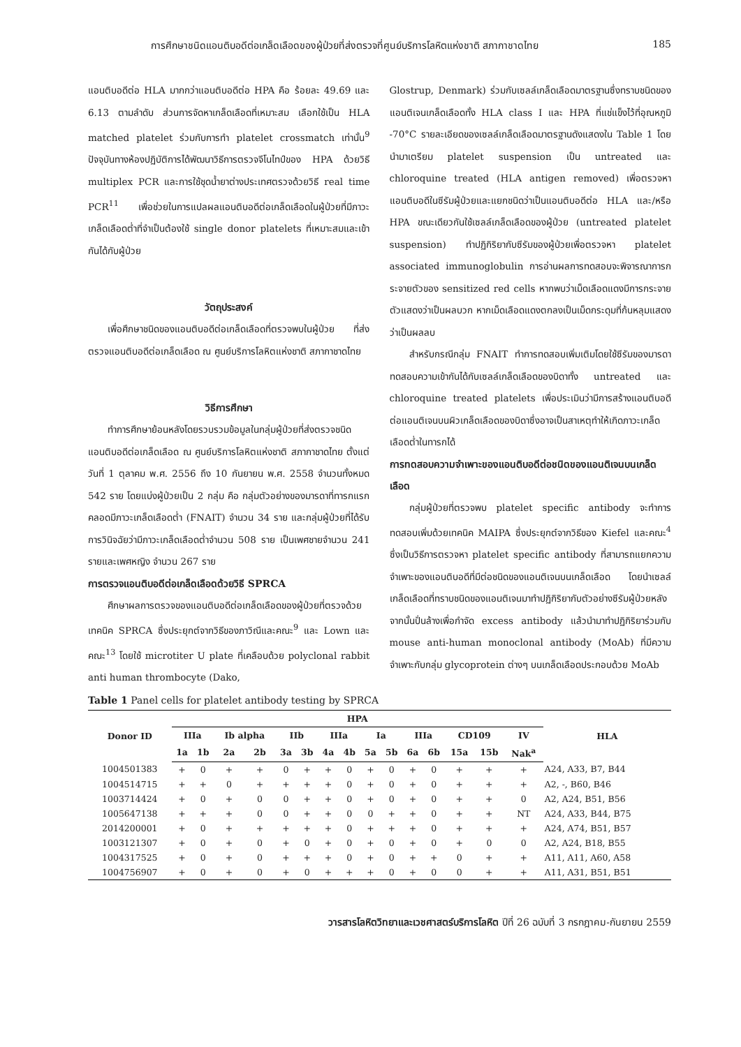การศึกษาชนิดแอนติบอดีต่อเกล็ดเลือดของผู้ป่วยที่ส่งตรวจที่ศูนย์บริการโลหิตแห่งชาติ สภากาชาดไทย 185
แอนติบอดีต่อ HLA มากกว่าแอนติบอดีต่อ HPA คือ ร้อยละ 49.69 และ 6.13 ตามลำดับ ส่วนการจัดหาเกล็ดเลือดที่เหมาะสม เลือกใช้เป็น HLA matched platelet ร่วมกับการทำ platelet crossmatch เท่านั้น<sup>9</sup> ปัจจุบันทางห้องปฏิบัติการได้พัฒนาวิธีการตรวจจีโนไทป์ของ HPA ด้วยวิธี multiplex PCR และการใช้ชุดน้ำยาต่างประเทศตรวจด้วยวิธี real time PCR<sup>11</sup> เพื่อช่วยในการแปลผลแอนติบอดีต่อเกล็ดเลือดในผู้ป่วยที่มีภาวะเกล็ดเลือดต่ำที่จำเป็นต้องใช้ single donor platelets ที่เหมาะสมและเข้ากันได้กับผู้ป่วย
วัตถุประสงค์
เพื่อศึกษาชนิดของแอนติบอดีต่อเกล็ดเลือดที่ตรวจพบในผู้ป่วย ที่ส่งตรวจแอนติบอดีต่อเกล็ดเลือด ณ ศูนย์บริการโลหิตแห่งชาติ สภากาชาดไทย
วิธีการศึกษา
ทำการศึกษาย้อนหลังโดยรวบรวมข้อมูลในกลุ่มผู้ป่วยที่ส่งตรวจชนิดแอนติบอดีต่อเกล็ดเลือด ณ ศูนย์บริการโลหิตแห่งชาติ สภากาชาดไทย ตั้งแต่วันที่ 1 ตุลาคม พ.ศ. 2556 ถึง 10 กันยายน พ.ศ. 2558 จำนวนทั้งหมด 542 ราย โดยแบ่งผู้ป่วยเป็น 2 กลุ่ม คือ กลุ่มตัวอย่างของมารดาที่ทารกแรกคลอดมีภาวะเกล็ดเลือดต่ำ (FNAIT) จำนวน 34 ราย และกลุ่มผู้ป่วยที่ได้รับการวินิจฉัยว่ามีภาวะเกล็ดเลือดต่ำจำนวน 508 ราย เป็นเพศชายจำนวน 241 รายและเพศหญิง จำนวน 267 ราย
การตรวจแอนติบอดีต่อเกล็ดเลือดด้วยวิธี SPRCA
ศึกษาผลการตรวจของแอนติบอดีต่อเกล็ดเลือดของผู้ป่วยที่ตรวจด้วยเทคนิค SPRCA ซึ่งประยุกต์จากวิธีของภาวิณีและคณะ<sup>9</sup> และ Lown และคณะ<sup>13</sup> โดยใช้ microtiter U plate ที่เคลือบด้วย polyclonal rabbit anti human thrombocyte (Dako,
Glostrup, Denmark) ร่วมกับเซลล์เกล็ดเลือดมาตรฐานซึ่งทราบชนิดของแอนติเจนเกล็ดเลือดทั้ง HLA class I และ HPA ที่แช่แข็งไว้ที่อุณหภูมิ -70°C รายละเอียดของเซลล์เกล็ดเลือดมาตรฐานดังแสดงใน Table 1 โดยนำมาเตรียม platelet suspension เป็น untreated และ chloroquine treated (HLA antigen removed) เพื่อตรวจหาแอนติบอดีในซีรัมผู้ป่วยและแยกชนิดว่าเป็นแอนติบอดีต่อ HLA และ/หรือ HPA ขณะเดียวกันใช้เซลล์เกล็ดเลือดของผู้ป่วย (untreated platelet suspension) ทำปฏิกิริยากับซีรัมของผู้ป่วยเพื่อตรวจหา platelet associated immunoglobulin การอ่านผลการทดสอบจะพิจารณาการกระจายตัวของ sensitized red cells หากพบว่าเม็ดเลือดแดงมีการกระจายตัวแสดงว่าเป็นผลบวก หากเม็ดเลือดแดงตกลงเป็นเม็ดกระดุมที่ก้นหลุมแสดงว่าเป็นผลลบ
สำหรับกรณีกลุ่ม FNAIT ทำการทดสอบเพิ่มเติมโดยใช้ซีรัมของมารดาทดสอบความเข้ากันได้กับเซลล์เกล็ดเลือดของบิดาทั้ง untreated และ chloroquine treated platelets เพื่อประเมินว่ามีการสร้างแอนติบอดีต่อแอนติเจนบนผิวเกล็ดเลือดของบิดาซึ่งอาจเป็นสาเหตุทำให้เกิดภาวะเกล็ดเลือดต่ำในทารกได้
การทดสอบความจำเพาะของแอนติบอดีต่อชนิดของแอนติเจนบนเกล็ดเลือด
กลุ่มผู้ป่วยที่ตรวจพบ platelet specific antibody จะทำการทดสอบเพิ่มด้วยเทคนิค MAIPA ซึ่งประยุกต์จากวิธีของ Kiefel และคณะ<sup>4</sup> ซึ่งเป็นวิธีการตรวจหา platelet specific antibody ที่สามารถแยกความจำเพาะของแอนติบอดีที่มีต่อชนิดของแอนติเจนบนเกล็ดเลือด โดยนำเซลล์เกล็ดเลือดที่ทราบชนิดของแอนติเจนมาทำปฏิกิริยากับตัวอย่างซีรัมผู้ป่วยหลังจากนั้นปั่นล้างเพื่อกำจัด excess antibody แล้วนำมาทำปฏิกิริยาร่วมกับ mouse anti-human monoclonal antibody (MoAb) ที่มีความจำเพาะกับกลุ่ม glycoprotein ต่างๆ บนเกล็ดเลือดประกอบด้วย MoAb
Table 1 Panel cells for platelet antibody testing by SPRCA
| Donor ID | HPA | | | | | | | | | | | | | | | HLA |
| --- | --- | --- | --- | --- | --- | --- | --- | --- | --- | --- | --- | --- | --- | --- | --- | --- |
| | IIIa | | Ib alpha | | IIb | | IIIa | | Ia | | IIIa | | CD109 | | IV | |
| | 1a | 1b | 2a | 2b | 3a | 3b | 4a | 4b | 5a | 5b | 6a | 6b | 15a | 15b | Nak<sup>a</sup> | |
| 1004501383 | + | 0 | + | + | 0 | + | + | 0 | + | 0 | + | 0 | + | + | + | A24, A33, B7, B44 |
| 1004514715 | + | + | 0 | + | + | + | + | 0 | + | 0 | + | 0 | + | + | + | A2, -, B60, B46 |
| 1003714424 | + | 0 | + | 0 | 0 | + | + | 0 | + | 0 | + | 0 | + | + | 0 | A2, A24, B51, B56 |
| 1005647138 | + | + | + | 0 | 0 | + | + | 0 | 0 | + | + | 0 | + | + | NT | A24, A33, B44, B75 |
| 2014200001 | + | 0 | + | + | + | + | + | 0 | + | + | + | 0 | + | + | + | A24, A74, B51, B57 |
| 1003121307 | + | 0 | + | 0 | + | 0 | + | 0 | + | 0 | + | 0 | + | 0 | 0 | A2, A24, B18, B55 |
| 1004317525 | + | 0 | + | 0 | + | + | + | 0 | + | 0 | + | + | 0 | + | + | A11, A11, A60, A58 |
| 1004756907 | + | 0 | + | 0 | + | 0 | + | + | + | 0 | + | 0 | 0 | + | + | A11, A31, B51, B51 |
วารสารโลหิตวิทยาและเวชศาสตร์บริการโลหิต ปีที่ 26 ฉบับที่ 3 กรกฎาคม-กันยายน 2559